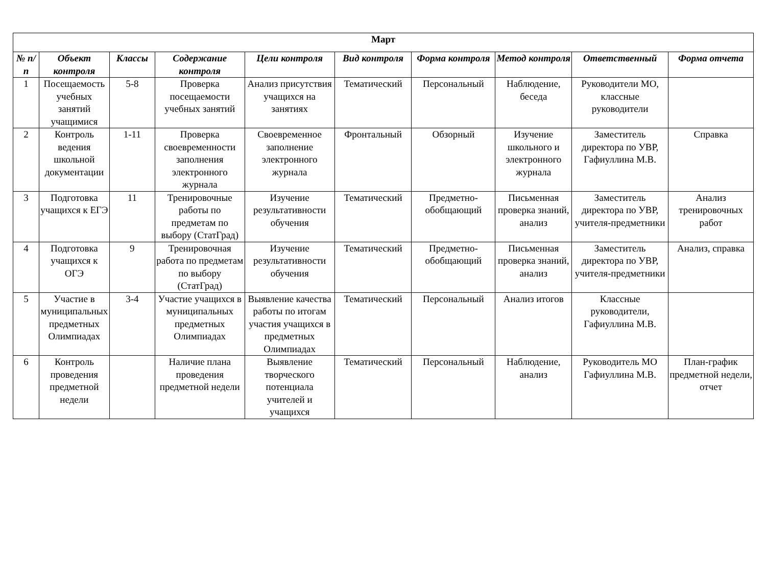| Март | | | | | | | | | |
| --- | --- | --- | --- | --- | --- | --- | --- | --- | --- |
| № п/п | Объект контроля | Классы | Содержание контроля | Цели контроля | Вид контроля | Форма контроля | Метод контроля | Ответственный | Форма отчета |
| 1 | Посещаемость учебных занятий учащимися | 5-8 | Проверка посещаемости учебных занятий | Анализ присутствия учащихся на занятиях | Тематический | Персональный | Наблюдение, беседа | Руководители МО, классные руководители | |
| 2 | Контроль ведения школьной документации | 1-11 | Проверка своевременности заполнения электронного журнала | Своевременное заполнение электронного журнала | Фронтальный | Обзорный | Изучение школьного и электронного журнала | Заместитель директора по УВР, Гафиуллина М.В. | Справка |
| 3 | Подготовка учащихся к ЕГЭ | 11 | Тренировочные работы по предметам по выбору (СтатГрад) | Изучение результативности обучения | Тематический | Предметно-обобщающий | Письменная проверка знаний, анализ | Заместитель директора по УВР, учителя-предметники | Анализ тренировочных работ |
| 4 | Подготовка учащихся к ОГЭ | 9 | Тренировочная работа по предметам по выбору (СтатГрад) | Изучение результативности обучения | Тематический | Предметно-обобщающий | Письменная проверка знаний, анализ | Заместитель директора по УВР, учителя-предметники | Анализ, справка |
| 5 | Участие в муниципальных предметных Олимпиадах | 3-4 | Участие учащихся в муниципальных предметных Олимпиадах | Выявление качества работы по итогам участия учащихся в предметных Олимпиадах | Тематический | Персональный | Анализ итогов | Классные руководители, Гафиуллина М.В. | |
| 6 | Контроль проведения предметной недели | | Наличие плана проведения предметной недели | Выявление творческого потенциала учителей и учащихся | Тематический | Персональный | Наблюдение, анализ | Руководитель МО Гафиуллина М.В. | План-график предметной недели, отчет |